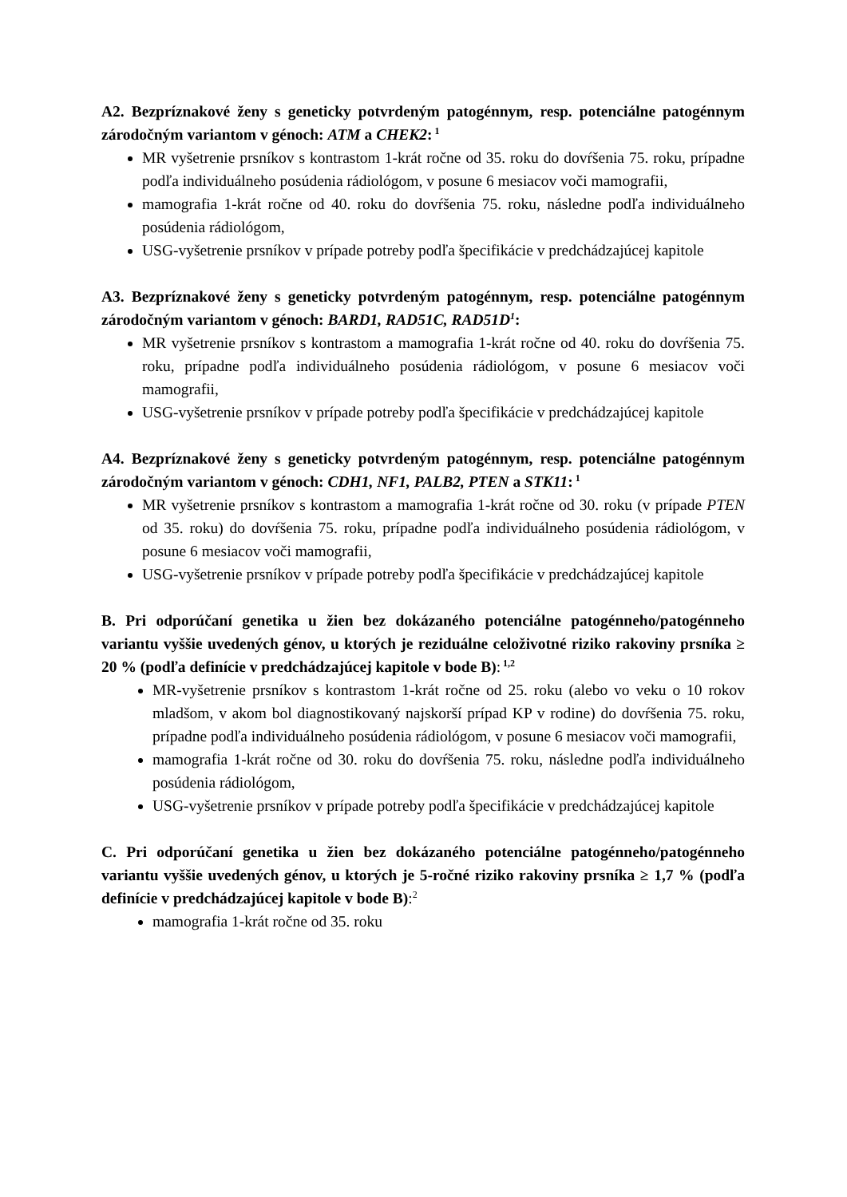A2. Bezpríznakové ženy s geneticky potvrdeným patogénnym, resp. potenciálne patogénnym zárodočným variantom v génoch: ATM a CHEK2:<sup>1</sup>
MR vyšetrenie prsníkov s kontrastom 1-krát ročne od 35. roku do dovŕšenia 75. roku, prípadne podľa individuálneho posúdenia rádiológom, v posune 6 mesiacov voči mamografii,
mamografia 1-krát ročne od 40. roku do dovŕšenia 75. roku, následne podľa individuálneho posúdenia rádiológom,
USG-vyšetrenie prsníkov v prípade potreby podľa špecifikácie v predchádzajúcej kapitole
A3. Bezpríznakové ženy s geneticky potvrdeným patogénnym, resp. potenciálne patogénnym zárodočným variantom v génoch: BARD1, RAD51C, RAD51D<sup>1</sup>:
MR vyšetrenie prsníkov s kontrastom a mamografia 1-krát ročne od 40. roku do dovŕšenia 75. roku, prípadne podľa individuálneho posúdenia rádiológom, v posune 6 mesiacov voči mamografii,
USG-vyšetrenie prsníkov v prípade potreby podľa špecifikácie v predchádzajúcej kapitole
A4. Bezpríznakové ženy s geneticky potvrdeným patogénnym, resp. potenciálne patogénnym zárodočným variantom v génoch: CDH1, NF1, PALB2, PTEN a STK11:<sup>1</sup>
MR vyšetrenie prsníkov s kontrastom a mamografia 1-krát ročne od 30. roku (v prípade PTEN od 35. roku) do dovŕšenia 75. roku, prípadne podľa individuálneho posúdenia rádiológom, v posune 6 mesiacov voči mamografii,
USG-vyšetrenie prsníkov v prípade potreby podľa špecifikácie v predchádzajúcej kapitole
B. Pri odporúčaní genetika u žien bez dokázaného potenciálne patogénneho/patogénneho variantu vyššie uvedených génov, u ktorých je reziduálne celoživotné riziko rakoviny prsníka ≥ 20 % (podľa definície v predchádzajúcej kapitole v bode B):<sup>1,2</sup>
MR-vyšetrenie prsníkov s kontrastom 1-krát ročne od 25. roku (alebo vo veku o 10 rokov mladšom, v akom bol diagnostikovaný najskorší prípad KP v rodine) do dovŕšenia 75. roku, prípadne podľa individuálneho posúdenia rádiológom, v posune 6 mesiacov voči mamografii,
mamografia 1-krát ročne od 30. roku do dovŕšenia 75. roku, následne podľa individuálneho posúdenia rádiológom,
USG-vyšetrenie prsníkov v prípade potreby podľa špecifikácie v predchádzajúcej kapitole
C. Pri odporúčaní genetika u žien bez dokázaného potenciálne patogénneho/patogénneho variantu vyššie uvedených génov, u ktorých je 5-ročné riziko rakoviny prsníka ≥ 1,7 % (podľa definície v predchádzajúcej kapitole v bode B):<sup>2</sup>
mamografia 1-krát ročne od 35. roku